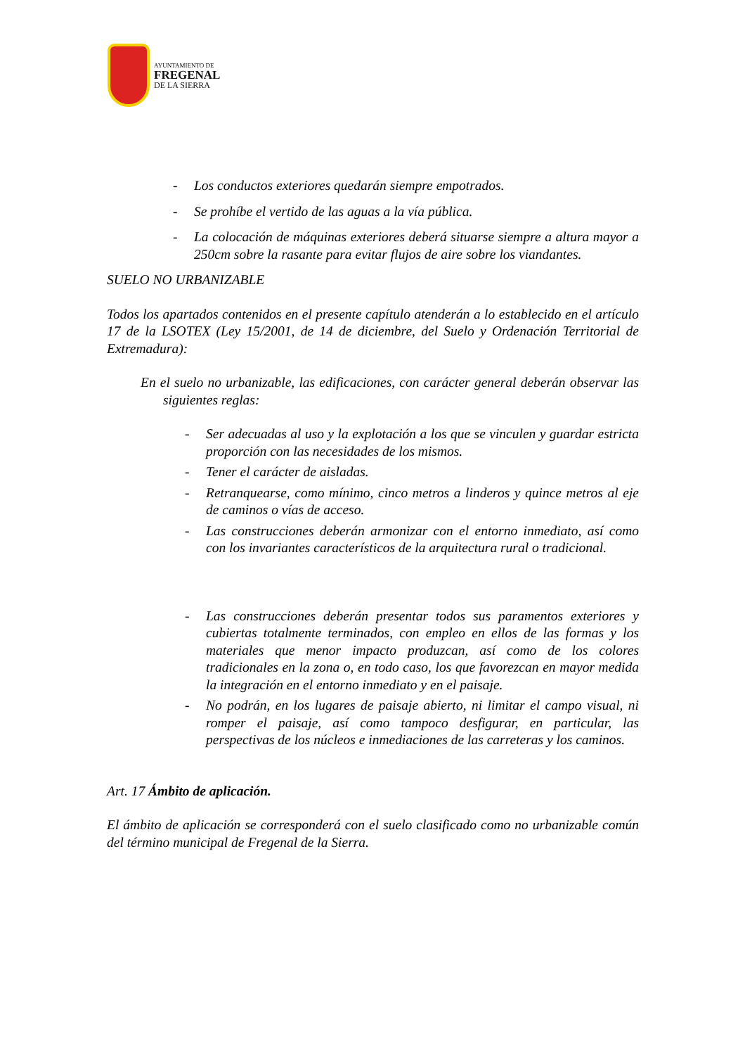AYUNTAMIENTO DE
FREGENAL
DE LA SIERRA
- Los conductos exteriores quedarán siempre empotrados.
- Se prohíbe el vertido de las aguas a la vía pública.
- La colocación de máquinas exteriores deberá situarse siempre a altura mayor a 250cm sobre la rasante para evitar flujos de aire sobre los viandantes.
SUELO NO URBANIZABLE
Todos los apartados contenidos en el presente capítulo atenderán a lo establecido en el artículo 17 de la LSOTEX (Ley 15/2001, de 14 de diciembre, del Suelo y Ordenación Territorial de Extremadura):
En el suelo no urbanizable, las edificaciones, con carácter general deberán observar las siguientes reglas:
- Ser adecuadas al uso y la explotación a los que se vinculen y guardar estricta proporción con las necesidades de los mismos.
- Tener el carácter de aisladas.
- Retranquearse, como mínimo, cinco metros a linderos y quince metros al eje de caminos o vías de acceso.
- Las construcciones deberán armonizar con el entorno inmediato, así como con los invariantes característicos de la arquitectura rural o tradicional.
- Las construcciones deberán presentar todos sus paramentos exteriores y cubiertas totalmente terminados, con empleo en ellos de las formas y los materiales que menor impacto produzcan, así como de los colores tradicionales en la zona o, en todo caso, los que favorezcan en mayor medida la integración en el entorno inmediato y en el paisaje.
- No podrán, en los lugares de paisaje abierto, ni limitar el campo visual, ni romper el paisaje, así como tampoco desfigurar, en particular, las perspectivas de los núcleos e inmediaciones de las carreteras y los caminos.
Art. 17 Ámbito de aplicación.
El ámbito de aplicación se corresponderá con el suelo clasificado como no urbanizable común del término municipal de Fregenal de la Sierra.